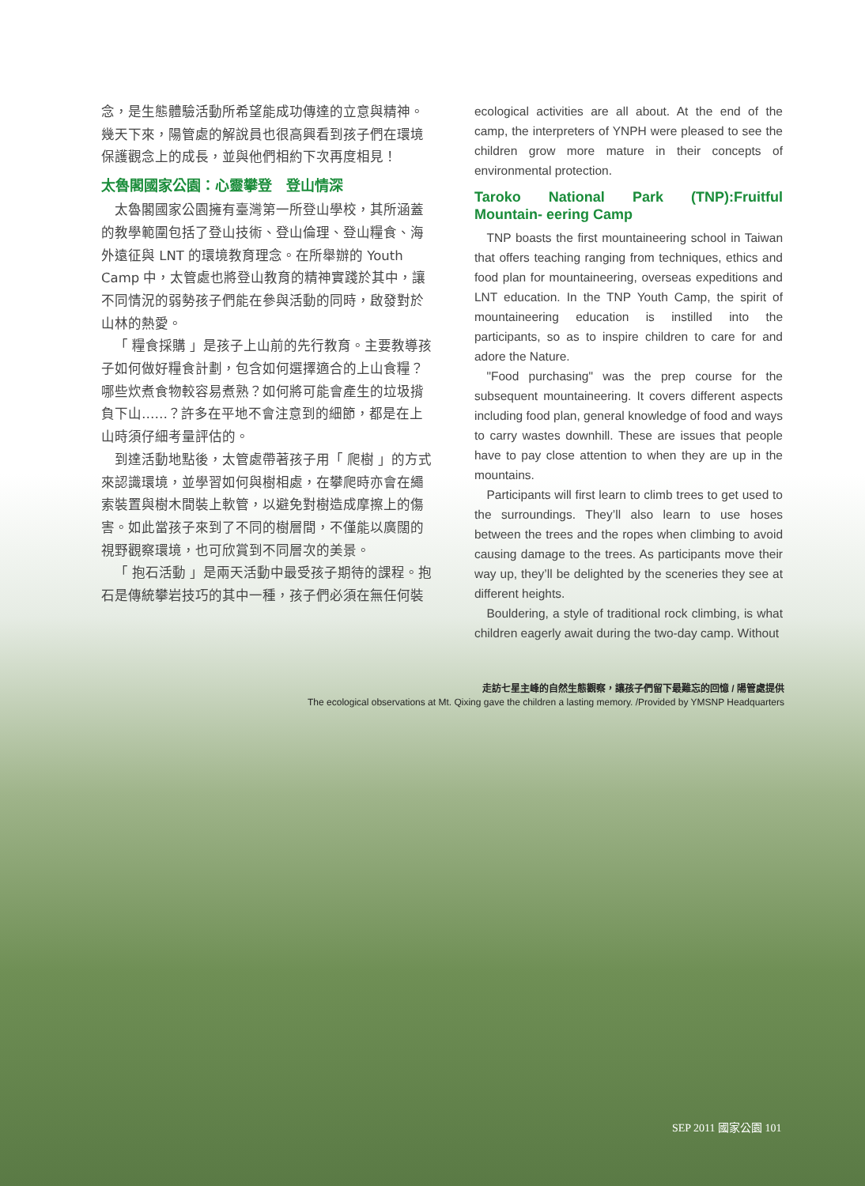念，是生態體驗活動所希望能成功傳達的立意與精神。幾天下來，陽管處的解說員也很高興看到孩子們在環境保護觀念上的成長，並與他們相約下次再度相見！
太魯閣國家公園：心靈攀登　登山情深
太魯閣國家公園擁有臺灣第一所登山學校，其所涵蓋的教學範圍包括了登山技術、登山倫理、登山糧食、海外遠征與 LNT 的環境教育理念。在所舉辦的 Youth Camp 中，太管處也將登山教育的精神實踐於其中，讓不同情況的弱勢孩子們能在參與活動的同時，啟發對於山林的熱愛。
「 糧食採購 」是孩子上山前的先行教育。主要教導孩子如何做好糧食計劃，包含如何選擇適合的上山食糧？哪些炊煮食物較容易煮熟？如何將可能會產生的垃圾揹負下山……？許多在平地不會注意到的細節，都是在上山時須仔細考量評估的。
到達活動地點後，太管處帶著孩子用「 爬樹 」的方式來認識環境，並學習如何與樹相處，在攀爬時亦會在繩索裝置與樹木間裝上軟管，以避免對樹造成摩擦上的傷害。如此當孩子來到了不同的樹層間，不僅能以廣闊的視野觀察環境，也可欣賞到不同層次的美景。
「 抱石活動 」是兩天活動中最受孩子期待的課程。抱石是傳統攀岩技巧的其中一種，孩子們必須在無任何裝
ecological activities are all about. At the end of the camp, the interpreters of YNPH were pleased to see the children grow more mature in their concepts of environmental protection.
Taroko National Park (TNP):Fruitful Mountain- eering Camp
TNP boasts the first mountaineering school in Taiwan that offers teaching ranging from techniques, ethics and food plan for mountaineering, overseas expeditions and LNT education. In the TNP Youth Camp, the spirit of mountaineering education is instilled into the participants, so as to inspire children to care for and adore the Nature.
"Food purchasing" was the prep course for the subsequent mountaineering. It covers different aspects including food plan, general knowledge of food and ways to carry wastes downhill. These are issues that people have to pay close attention to when they are up in the mountains.
Participants will first learn to climb trees to get used to the surroundings. They’ll also learn to use hoses between the trees and the ropes when climbing to avoid causing damage to the trees. As participants move their way up, they’ll be delighted by the sceneries they see at different heights.
Bouldering, a style of traditional rock climbing, is what children eagerly await during the two-day camp. Without
走訪七星主峰的自然生態觀察，讓孩子們留下最難忘的回憶 / 陽管處提供
The ecological observations at Mt. Qixing gave the children a lasting memory. /Provided by YMSNP Headquarters
SEP 2011 國家公園 101